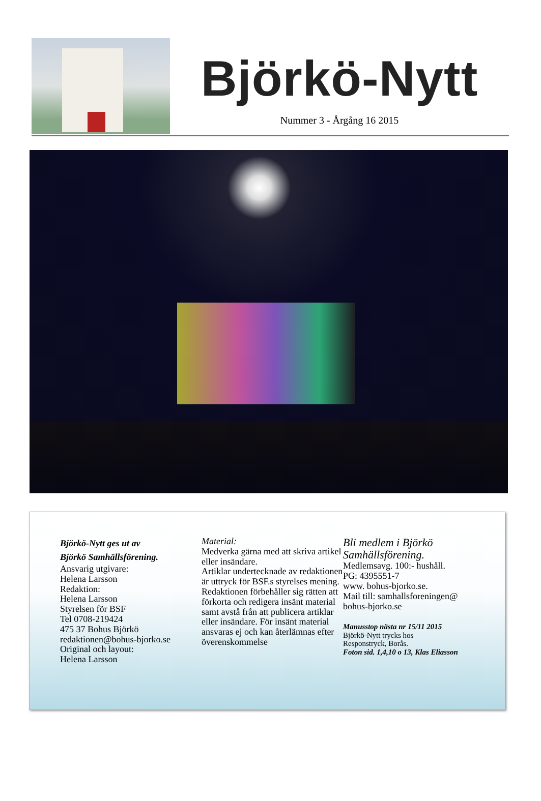Björkö-Nytt
Nummer 3 - Årgång 16 2015
Björkö-Nytt ges ut av
Björkö Samhällsförening.
Ansvarig utgivare:
Helena Larsson
Redaktion:
Helena Larsson
Styrelsen för BSF
Tel 0708-219424
475 37 Bohus Björkö
redaktionen@bohus-bjorko.se
Original och layout:
Helena Larsson
Material:
Medverka gärna med att skriva artikel eller insändare.
Artiklar undertecknade av redaktionen är uttryck för BSF.s styrelses mening. Redaktionen förbehåller sig rätten att förkorta och redigera insänt material samt avstå från att publicera artiklar eller insändare. För insänt material ansvaras ej och kan återlämnas efter överenskommelse
Bli medlem i Björkö
Samhällsförening.
Medlemsavg. 100:- hushåll.
PG: 4395551-7
www. bohus-bjorko.se.
Mail till: samhallsforeningen@
bohus-bjorko.se
Manusstop nästa nr 15/11 2015
Björkö-Nytt trycks hos
Responstryck, Borås.
Foton sid. 1,4,10 o 13, Klas Eliasson